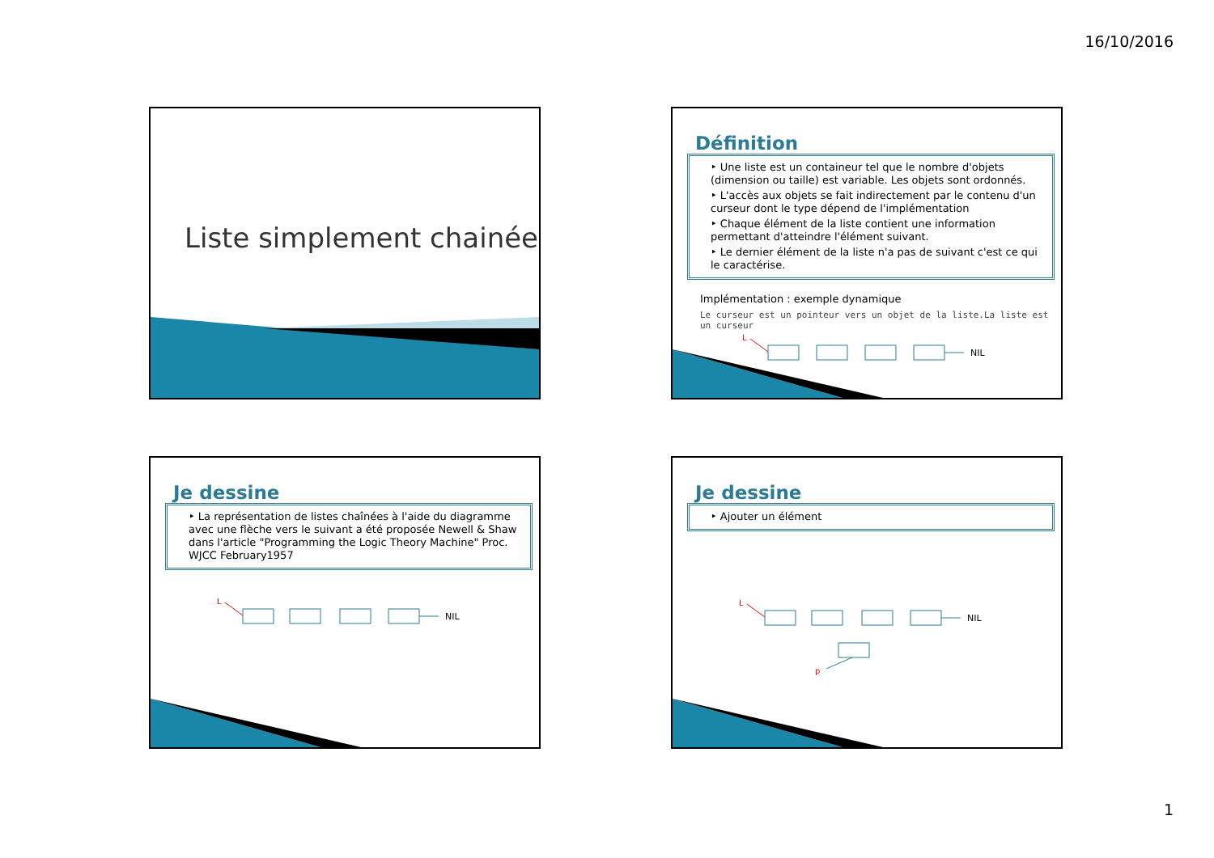16/10/2016
Liste simplement chainée
Définition
‣ Une liste est un containeur tel que le nombre d'objets (dimension ou taille) est variable. Les objets sont ordonnés.
‣ L'accès aux objets se fait indirectement par le contenu d'un curseur dont le type dépend de l'implémentation
‣ Chaque élément de la liste contient une information permettant d'atteindre l'élément suivant.
‣ Le dernier élément de la liste n'a pas de suivant c'est ce qui le caractérise.
Implémentation : exemple dynamique
Le curseur est un pointeur vers un objet de la liste.La liste est un curseur
L
NIL
Je dessine
‣ La représentation de listes chaînées à l'aide du diagramme avec une flèche vers le suivant a été proposée Newell & Shaw dans l'article "Programming the Logic Theory Machine" Proc. WJCC February1957
L
NIL
Je dessine
‣ Ajouter un élément
L
NIL
p
1